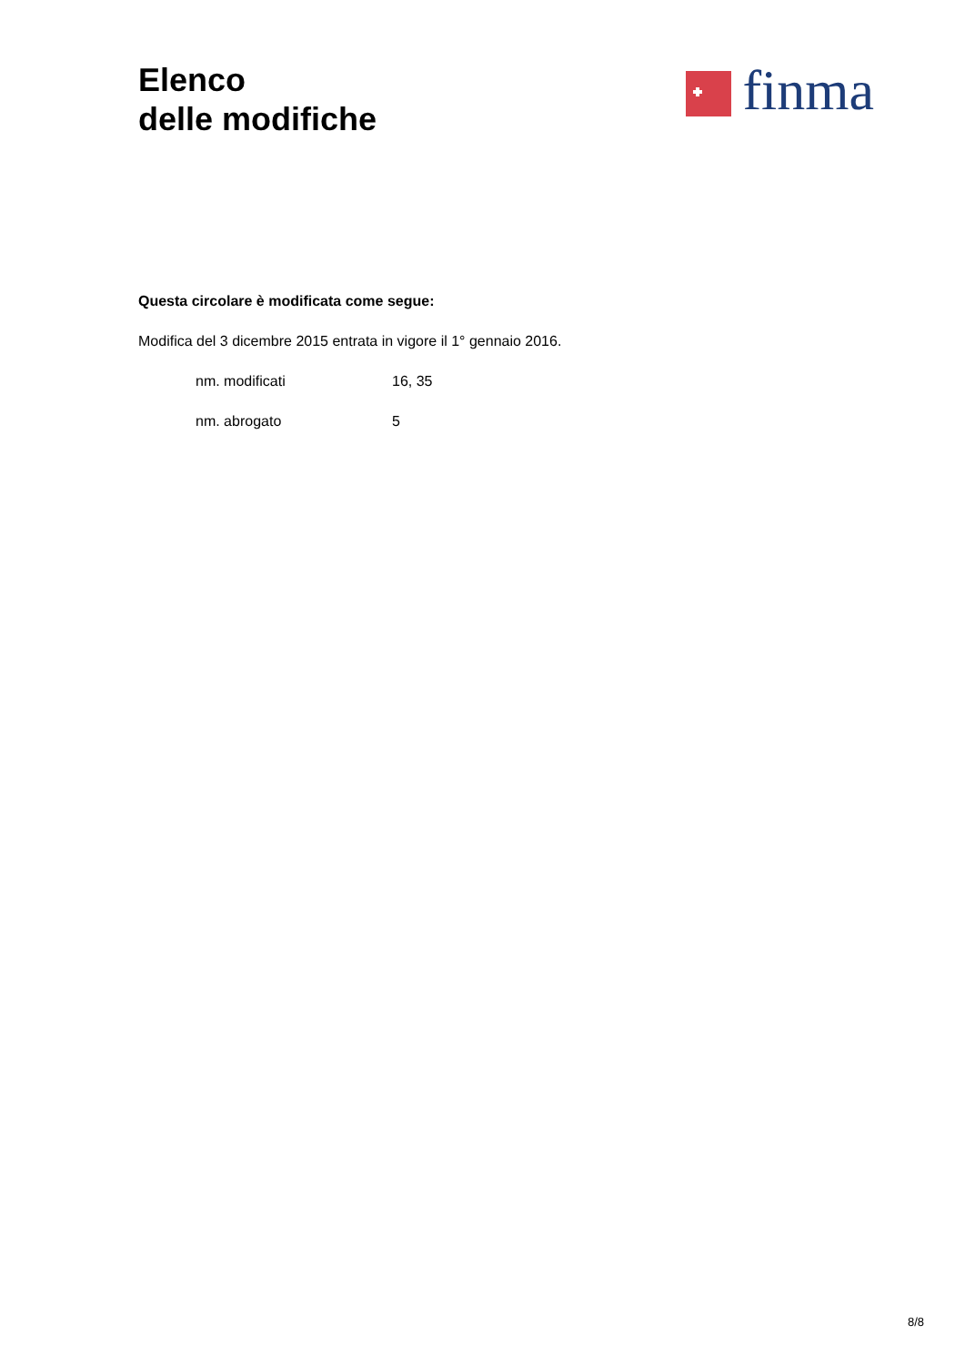Elenco
delle modifiche
finma
Questa circolare è modificata come segue:
Modifica del 3 dicembre 2015 entrata in vigore il 1° gennaio 2016.
nm. modificati 16, 35
nm. abrogato 5
8/8